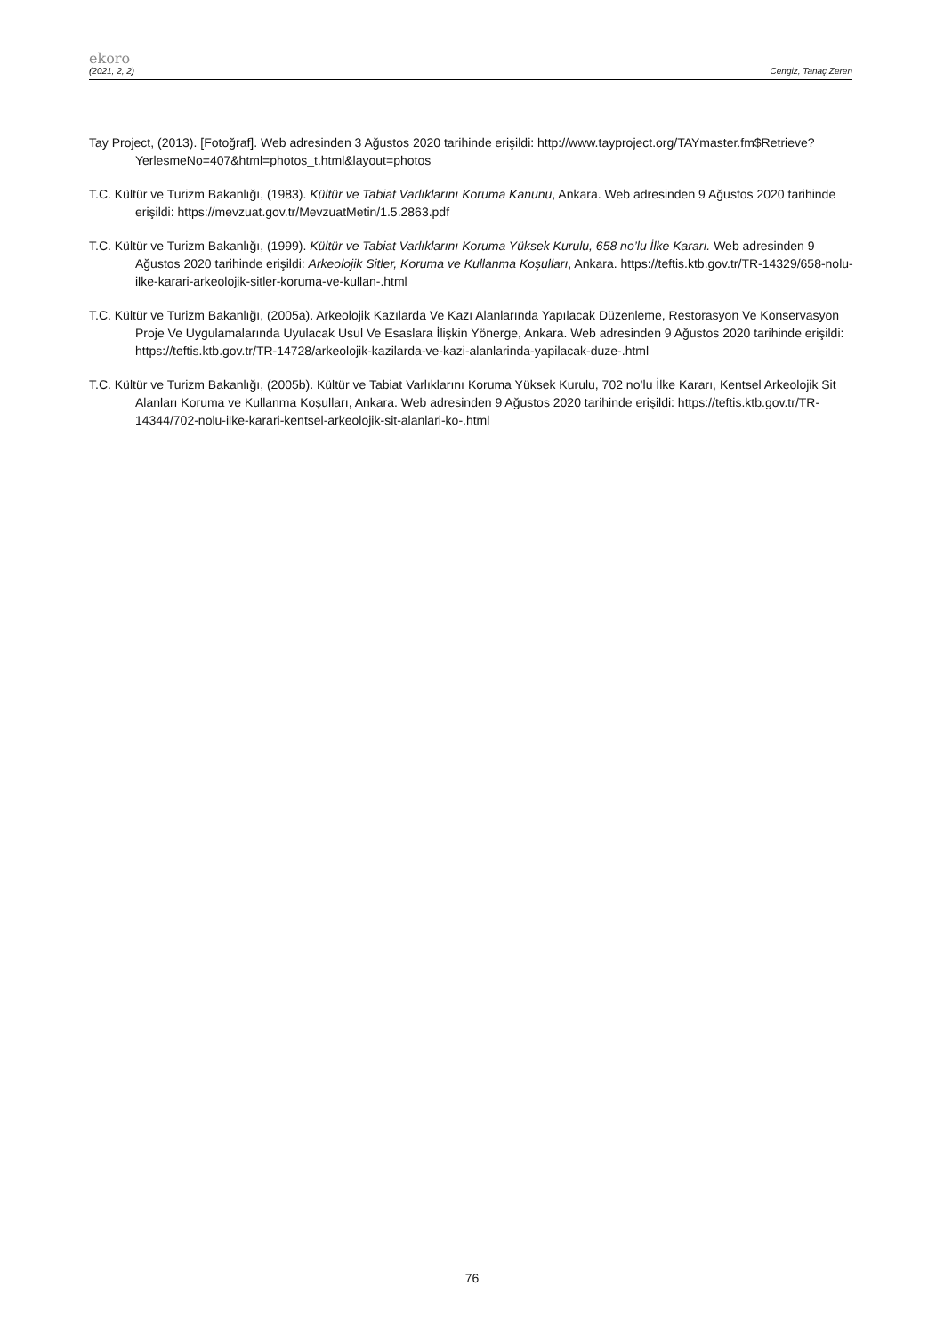ekoro
(2021, 2, 2) Cengiz, Tanaç Zeren
Tay Project, (2013). [Fotoğraf]. Web adresinden 3 Ağustos 2020 tarihinde erişildi: http://www.tayproject.org/TAYmaster.fm$Retrieve?YerlesmeNo=407&html=photos_t.html&layout=photos
T.C. Kültür ve Turizm Bakanlığı, (1983). Kültür ve Tabiat Varlıklarını Koruma Kanunu, Ankara. Web adresinden 9 Ağustos 2020 tarihinde erişildi: https://mevzuat.gov.tr/MevzuatMetin/1.5.2863.pdf
T.C. Kültür ve Turizm Bakanlığı, (1999). Kültür ve Tabiat Varlıklarını Koruma Yüksek Kurulu, 658 no’lu İlke Kararı. Web adresinden 9 Ağustos 2020 tarihinde erişildi: Arkeolojik Sitler, Koruma ve Kullanma Koşulları, Ankara. https://teftis.ktb.gov.tr/TR-14329/658-nolu-ilke-karari-arkeolojik-sitler-koruma-ve-kullan-.html
T.C. Kültür ve Turizm Bakanlığı, (2005a). Arkeolojik Kazılarda Ve Kazı Alanlarında Yapılacak Düzenleme, Restorasyon Ve Konservasyon Proje Ve Uygulamalarında Uyulacak Usul Ve Esaslara İlişkin Yönerge, Ankara. Web adresinden 9 Ağustos 2020 tarihinde erişildi: https://teftis.ktb.gov.tr/TR-14728/arkeolojik-kazilarda-ve-kazi-alanlarinda-yapilacak-duze-.html
T.C. Kültür ve Turizm Bakanlığı, (2005b). Kültür ve Tabiat Varlıklarını Koruma Yüksek Kurulu, 702 no’lu İlke Kararı, Kentsel Arkeolojik Sit Alanları Koruma ve Kullanma Koşulları, Ankara. Web adresinden 9 Ağustos 2020 tarihinde erişildi: https://teftis.ktb.gov.tr/TR-14344/702-nolu-ilke-karari-kentsel-arkeolojik-sit-alanlari-ko-.html
76